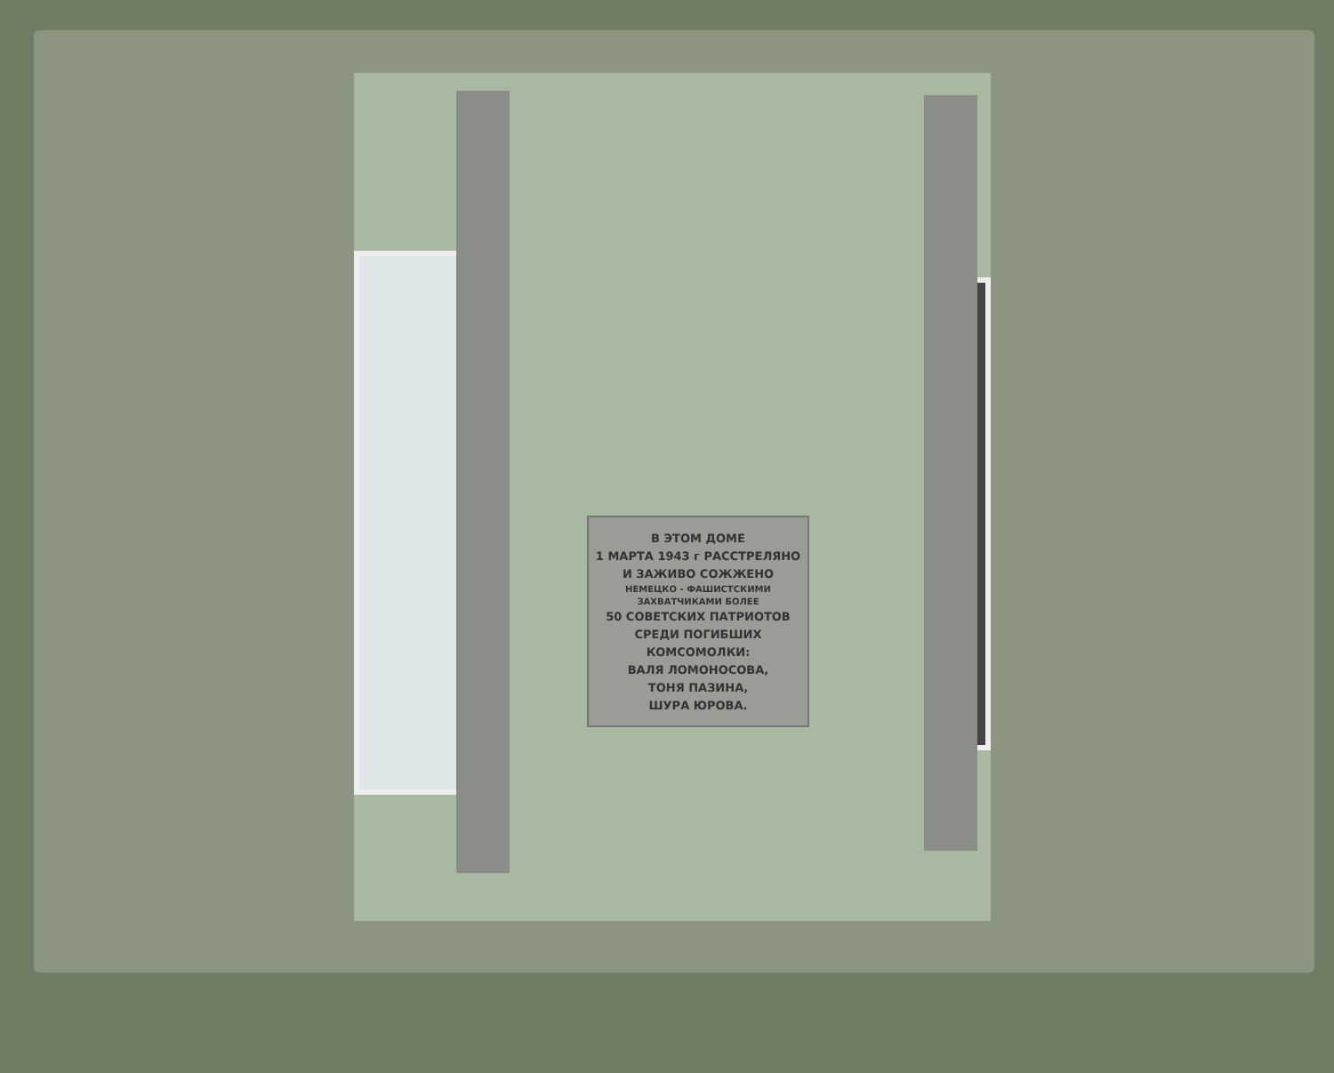В ЭТОМ ДОМЕ
1 МАРТА 1943 г РАССТРЕЛЯНО
И ЗАЖИВО СОЖЖЕНО
НЕМЕЦКО - ФАШИСТСКИМИ
ЗАХВАТЧИКАМИ БОЛЕЕ
50 СОВЕТСКИХ ПАТРИОТОВ
СРЕДИ ПОГИБШИХ
КОМСОМОЛКИ:
ВАЛЯ ЛОМОНОСОВА,
ТОНЯ ПАЗИНА,
ШУРА ЮРОВА.